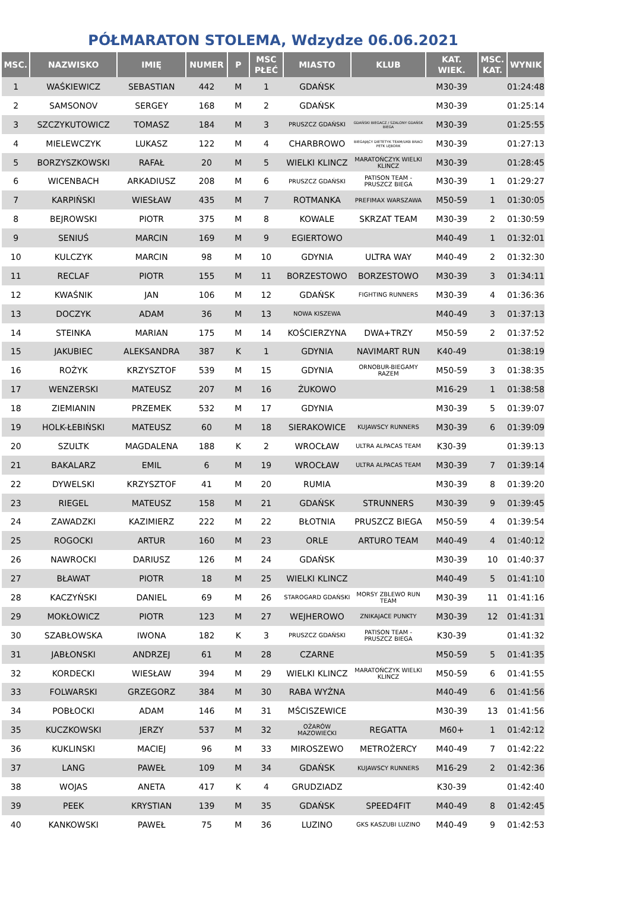PÓŁMARATON STOLEMA, Wdzydze 06.06.2021
| MSC. | NAZWISKO | IMIĘ | NUMER | P | MSC PŁEĆ | MIASTO | KLUB | KAT. WIEK. | MSC. KAT. | WYNIK |
| --- | --- | --- | --- | --- | --- | --- | --- | --- | --- | --- |
| 1 | WAŚKIEWICZ | SEBASTIAN | 442 | M | 1 | GDAŃSK | | M30-39 | | 01:24:48 |
| 2 | SAMSONOV | SERGEY | 168 | M | 2 | GDAŃSK | | M30-39 | | 01:25:14 |
| 3 | SZCZYKUTOWICZ | TOMASZ | 184 | M | 3 | PRUSZCZ GDAŃSKI | GDAŃSKI BIEGACZ / SZALONY GDAŃSK BIEGA | M30-39 | | 01:25:55 |
| 4 | MIELEWCZYK | LUKASZ | 122 | M | 4 | CHARBROWO | BIEGAJĄCY DIETETYK TEAM/UKB BRACI PETK LĘBORK | M30-39 | | 01:27:13 |
| 5 | BORZYSZKOWSKI | RAFAŁ | 20 | M | 5 | WIELKI KLINCZ | MARATOŃCZYK WIELKI KLINCZ | M30-39 | | 01:28:45 |
| 6 | WICENBACH | ARKADIUSZ | 208 | M | 6 | PRUSZCZ GDAŃSKI | PATISON TEAM - PRUSZCZ BIEGA | M30-39 | 1 | 01:29:27 |
| 7 | KARPIŃSKI | WIESŁAW | 435 | M | 7 | ROTMANKA | PREFIMAX WARSZAWA | M50-59 | 1 | 01:30:05 |
| 8 | BEJROWSKI | PIOTR | 375 | M | 8 | KOWALE | SKRZAT TEAM | M30-39 | 2 | 01:30:59 |
| 9 | SENIUŚ | MARCIN | 169 | M | 9 | EGIERTOWO | | M40-49 | 1 | 01:32:01 |
| 10 | KULCZYK | MARCIN | 98 | M | 10 | GDYNIA | ULTRA WAY | M40-49 | 2 | 01:32:30 |
| 11 | RECLAF | PIOTR | 155 | M | 11 | BORZESTOWO | BORZESTOWO | M30-39 | 3 | 01:34:11 |
| 12 | KWAŚNIK | JAN | 106 | M | 12 | GDAŃSK | FIGHTING RUNNERS | M30-39 | 4 | 01:36:36 |
| 13 | DOCZYK | ADAM | 36 | M | 13 | NOWA KISZEWA | | M40-49 | 3 | 01:37:13 |
| 14 | STEINKA | MARIAN | 175 | M | 14 | KOŚCIERZYNA | DWA+TRZY | M50-59 | 2 | 01:37:52 |
| 15 | JAKUBIEC | ALEKSANDRA | 387 | K | 1 | GDYNIA | NAVIMART RUN | K40-49 | | 01:38:19 |
| 16 | ROŻYK | KRZYSZTOF | 539 | M | 15 | GDYNIA | ORNOBUR-BIEGAMY RAZEM | M50-59 | 3 | 01:38:35 |
| 17 | WENZERSKI | MATEUSZ | 207 | M | 16 | ŻUKOWO | | M16-29 | 1 | 01:38:58 |
| 18 | ZIEMIANIN | PRZEMEK | 532 | M | 17 | GDYNIA | | M30-39 | 5 | 01:39:07 |
| 19 | HOLK-ŁEBIŃSKI | MATEUSZ | 60 | M | 18 | SIERAKOWICE | KUJAWSCY RUNNERS | M30-39 | 6 | 01:39:09 |
| 20 | SZULTK | MAGDALENA | 188 | K | 2 | WROCŁAW | ULTRA ALPACAS TEAM | K30-39 | | 01:39:13 |
| 21 | BAKALARZ | EMIL | 6 | M | 19 | WROCŁAW | ULTRA ALPACAS TEAM | M30-39 | 7 | 01:39:14 |
| 22 | DYWELSKI | KRZYSZTOF | 41 | M | 20 | RUMIA | | M30-39 | 8 | 01:39:20 |
| 23 | RIEGEL | MATEUSZ | 158 | M | 21 | GDAŃSK | STRUNNERS | M30-39 | 9 | 01:39:45 |
| 24 | ZAWADZKI | KAZIMIERZ | 222 | M | 22 | BŁOTNIA | PRUSZCZ BIEGA | M50-59 | 4 | 01:39:54 |
| 25 | ROGOCKI | ARTUR | 160 | M | 23 | ORLE | ARTURO TEAM | M40-49 | 4 | 01:40:12 |
| 26 | NAWROCKI | DARIUSZ | 126 | M | 24 | GDAŃSK | | M30-39 | 10 | 01:40:37 |
| 27 | BŁAWAT | PIOTR | 18 | M | 25 | WIELKI KLINCZ | | M40-49 | 5 | 01:41:10 |
| 28 | KACZYŃSKI | DANIEL | 69 | M | 26 | STAROGARD GDAŃSKI | MORSY ZBLEWO RUN TEAM | M30-39 | 11 | 01:41:16 |
| 29 | MOKŁOWICZ | PIOTR | 123 | M | 27 | WEJHEROWO | ZNIKAJACE PUNKTY | M30-39 | 12 | 01:41:31 |
| 30 | SZABŁOWSKA | IWONA | 182 | K | 3 | PRUSZCZ GDAŃSKI | PATISON TEAM - PRUSZCZ BIEGA | K30-39 | | 01:41:32 |
| 31 | JABŁONSKI | ANDRZEJ | 61 | M | 28 | CZARNE | | M50-59 | 5 | 01:41:35 |
| 32 | KORDECKI | WIESŁAW | 394 | M | 29 | WIELKI KLINCZ | MARATOŃCZYK WIELKI KLINCZ | M50-59 | 6 | 01:41:55 |
| 33 | FOLWARSKI | GRZEGORZ | 384 | M | 30 | RABA WYŻNA | | M40-49 | 6 | 01:41:56 |
| 34 | POBŁOCKI | ADAM | 146 | M | 31 | MŚCISZEWICE | | M30-39 | 13 | 01:41:56 |
| 35 | KUCZKOWSKI | JERZY | 537 | M | 32 | OŻARÓW MAZOWIECKI | REGATTA | M60+ | 1 | 01:42:12 |
| 36 | KUKLINSKI | MACIEJ | 96 | M | 33 | MIROSZEWO | METROŻERCY | M40-49 | 7 | 01:42:22 |
| 37 | LANG | PAWEŁ | 109 | M | 34 | GDAŃSK | KUJAWSCY RUNNERS | M16-29 | 2 | 01:42:36 |
| 38 | WOJAS | ANETA | 417 | K | 4 | GRUDZIADZ | | K30-39 | | 01:42:40 |
| 39 | PEEK | KRYSTIAN | 139 | M | 35 | GDAŃSK | SPEED4FIT | M40-49 | 8 | 01:42:45 |
| 40 | KANKOWSKI | PAWEŁ | 75 | M | 36 | LUZINO | GKS KASZUBI LUZINO | M40-49 | 9 | 01:42:53 |